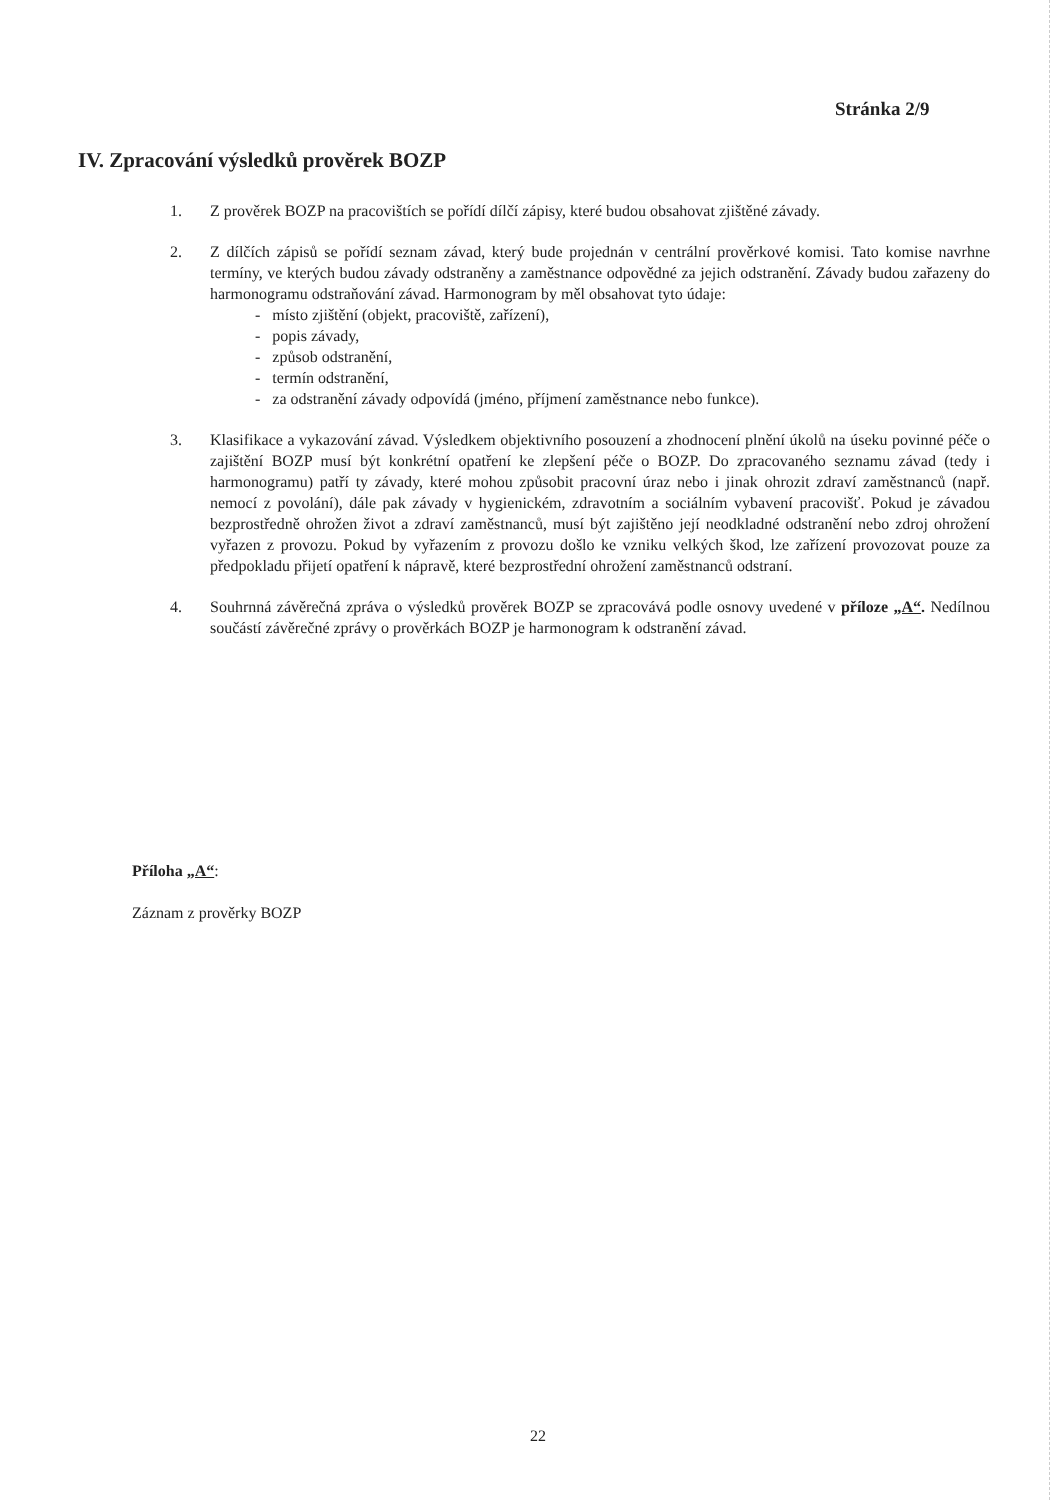Stránka 2/9
IV. Zpracování výsledků prověrek BOZP
1. Z prověrek BOZP na pracovištích se pořídí dílčí zápisy, které budou obsahovat zjištěné závady.
2. Z dílčích zápisů se pořídí seznam závad, který bude projednán v centrální prověrkové komisi. Tato komise navrhne termíny, ve kterých budou závady odstraněny a zaměstnance odpovědné za jejich odstranění. Závady budou zařazeny do harmonogramu odstraňování závad. Harmonogram by měl obsahovat tyto údaje:
- místo zjištění (objekt, pracoviště, zařízení),
- popis závady,
- způsob odstranění,
- termín odstranění,
- za odstranění závady odpovídá (jméno, příjmení zaměstnance nebo funkce).
3. Klasifikace a vykazování závad. Výsledkem objektivního posouzení a zhodnocení plnění úkolů na úseku povinné péče o zajištění BOZP musí být konkrétní opatření ke zlepšení péče o BOZP. Do zpracovaného seznamu závad (tedy i harmonogramu) patří ty závady, které mohou způsobit pracovní úraz nebo i jinak ohrozit zdraví zaměstnanců (např. nemocí z povolání), dále pak závady v hygienickém, zdravotním a sociálním vybavení pracovišť. Pokud je závadou bezprostředně ohrožen život a zdraví zaměstnanců, musí být zajištěno její neodkladné odstranění nebo zdroj ohrožení vyřazen z provozu. Pokud by vyřazením z provozu došlo ke vzniku velkých škod, lze zařízení provozovat pouze za předpokladu přijetí opatření k nápravě, které bezprostřední ohrožení zaměstnanců odstraní.
4. Souhrnná závěrečná zpráva o výsledků prověrek BOZP se zpracovává podle osnovy uvedené v příloze „A“. Nedílnou součástí závěrečné zprávy o prověrkách BOZP je harmonogram k odstranění závad.
Příloha „A“:
Záznam z prověrky BOZP
22